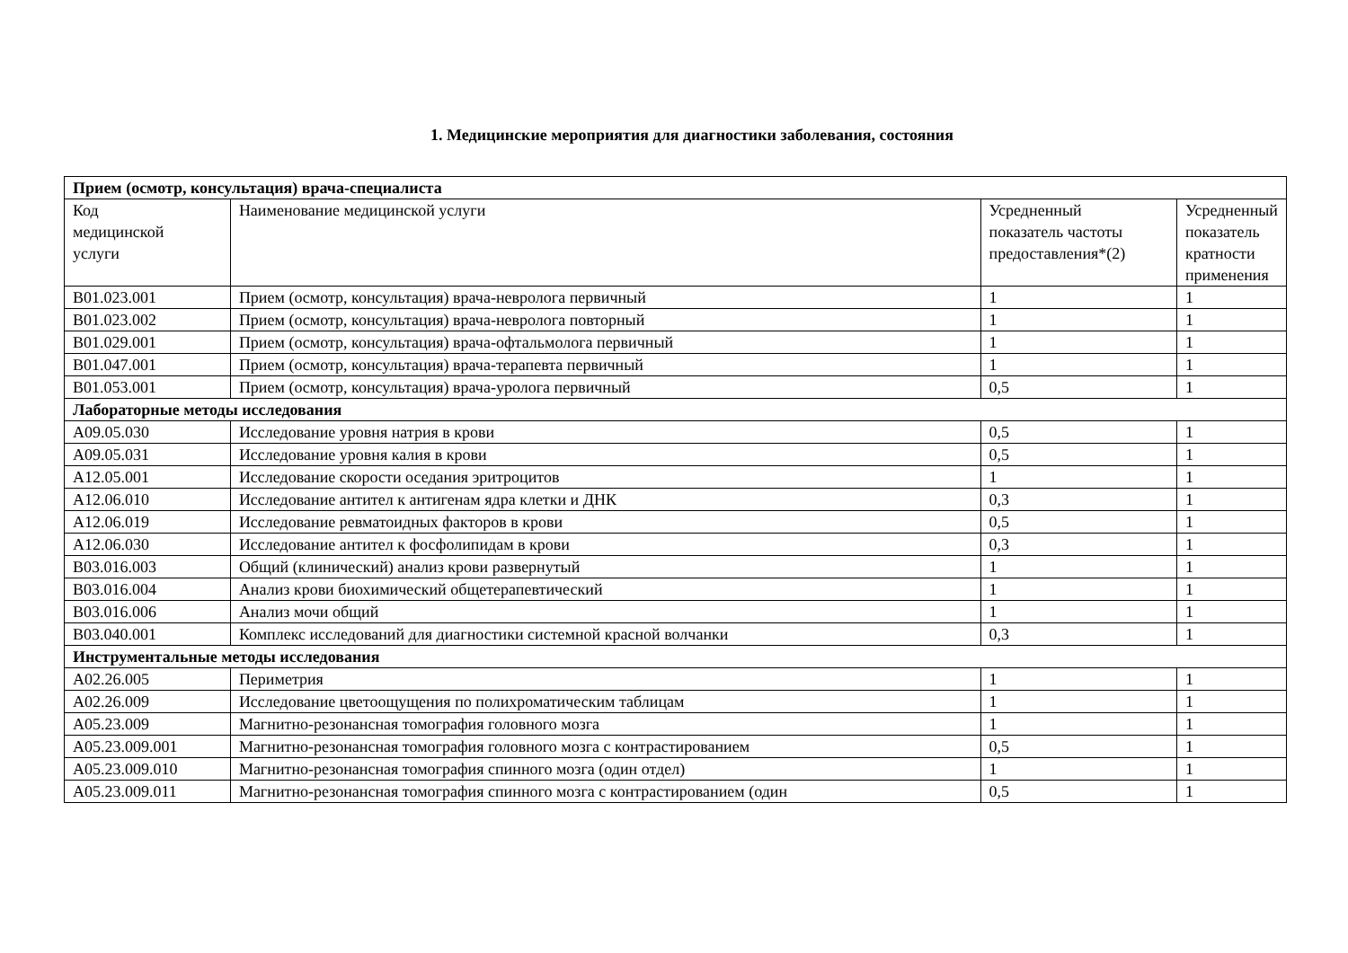1. Медицинские мероприятия для диагностики заболевания, состояния
| Прием (осмотр, консультация) врача-специалиста | | | |
| Код медицинской услуги | Наименование медицинской услуги | Усредненный показатель частоты предоставления*(2) | Усредненный показатель кратности применения |
| B01.023.001 | Прием (осмотр, консультация) врача-невролога первичный | 1 | 1 |
| B01.023.002 | Прием (осмотр, консультация) врача-невролога повторный | 1 | 1 |
| B01.029.001 | Прием (осмотр, консультация) врача-офтальмолога первичный | 1 | 1 |
| B01.047.001 | Прием (осмотр, консультация) врача-терапевта первичный | 1 | 1 |
| B01.053.001 | Прием (осмотр, консультация) врача-уролога первичный | 0,5 | 1 |
| Лабораторные методы исследования | | | |
| A09.05.030 | Исследование уровня натрия в крови | 0,5 | 1 |
| A09.05.031 | Исследование уровня калия в крови | 0,5 | 1 |
| A12.05.001 | Исследование скорости оседания эритроцитов | 1 | 1 |
| A12.06.010 | Исследование антител к антигенам ядра клетки и ДНК | 0,3 | 1 |
| A12.06.019 | Исследование ревматоидных факторов в крови | 0,5 | 1 |
| A12.06.030 | Исследование антител к фосфолипидам в крови | 0,3 | 1 |
| B03.016.003 | Общий (клинический) анализ крови развернутый | 1 | 1 |
| B03.016.004 | Анализ крови биохимический общетерапевтический | 1 | 1 |
| B03.016.006 | Анализ мочи общий | 1 | 1 |
| B03.040.001 | Комплекс исследований для диагностики системной красной волчанки | 0,3 | 1 |
| Инструментальные методы исследования | | | |
| A02.26.005 | Периметрия | 1 | 1 |
| A02.26.009 | Исследование цветоощущения по полихроматическим таблицам | 1 | 1 |
| A05.23.009 | Магнитно-резонансная томография головного мозга | 1 | 1 |
| A05.23.009.001 | Магнитно-резонансная томография головного мозга с контрастированием | 0,5 | 1 |
| A05.23.009.010 | Магнитно-резонансная томография спинного мозга (один отдел) | 1 | 1 |
| A05.23.009.011 | Магнитно-резонансная томография спинного мозга с контрастированием (один | 0,5 | 1 |